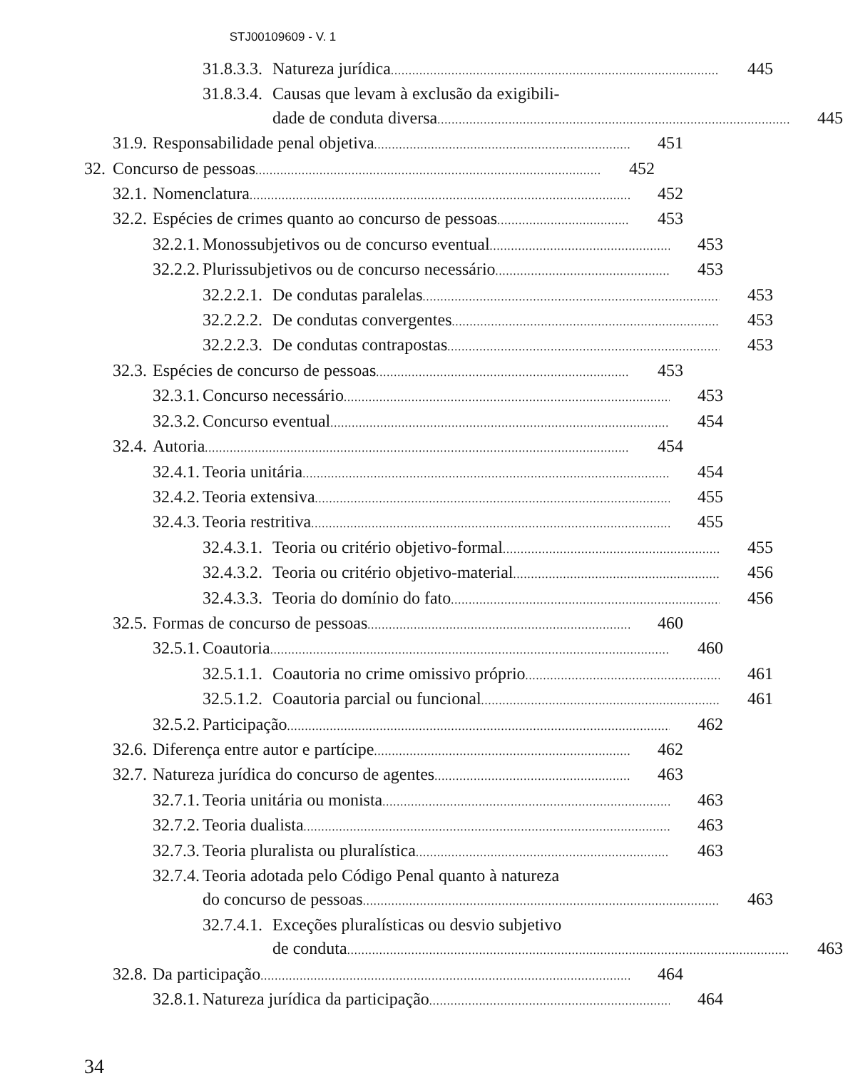STJ00109609 - V. 1
31.8.3.3. Natureza jurídica 445
31.8.3.4. Causas que levam à exclusão da exigibili-
dade de conduta diversa 445
31.9. Responsabilidade penal objetiva 451
32. Concurso de pessoas 452
32.1. Nomenclatura 452
32.2. Espécies de crimes quanto ao concurso de pessoas 453
32.2.1. Monossubjetivos ou de concurso eventual 453
32.2.2. Plurissubjetivos ou de concurso necessário 453
32.2.2.1. De condutas paralelas 453
32.2.2.2. De condutas convergentes 453
32.2.2.3. De condutas contrapostas 453
32.3. Espécies de concurso de pessoas 453
32.3.1. Concurso necessário 453
32.3.2. Concurso eventual 454
32.4. Autoria 454
32.4.1. Teoria unitária 454
32.4.2. Teoria extensiva 455
32.4.3. Teoria restritiva 455
32.4.3.1. Teoria ou critério objetivo-formal 455
32.4.3.2. Teoria ou critério objetivo-material 456
32.4.3.3. Teoria do domínio do fato 456
32.5. Formas de concurso de pessoas 460
32.5.1. Coautoria 460
32.5.1.1. Coautoria no crime omissivo próprio 461
32.5.1.2. Coautoria parcial ou funcional 461
32.5.2. Participação 462
32.6. Diferença entre autor e partícipe 462
32.7. Natureza jurídica do concurso de agentes 463
32.7.1. Teoria unitária ou monista 463
32.7.2. Teoria dualista 463
32.7.3. Teoria pluralista ou pluralística 463
32.7.4. Teoria adotada pelo Código Penal quanto à natureza
do concurso de pessoas 463
32.7.4.1. Exceções pluralísticas ou desvio subjetivo
de conduta 463
32.8. Da participação 464
32.8.1. Natureza jurídica da participação 464
34